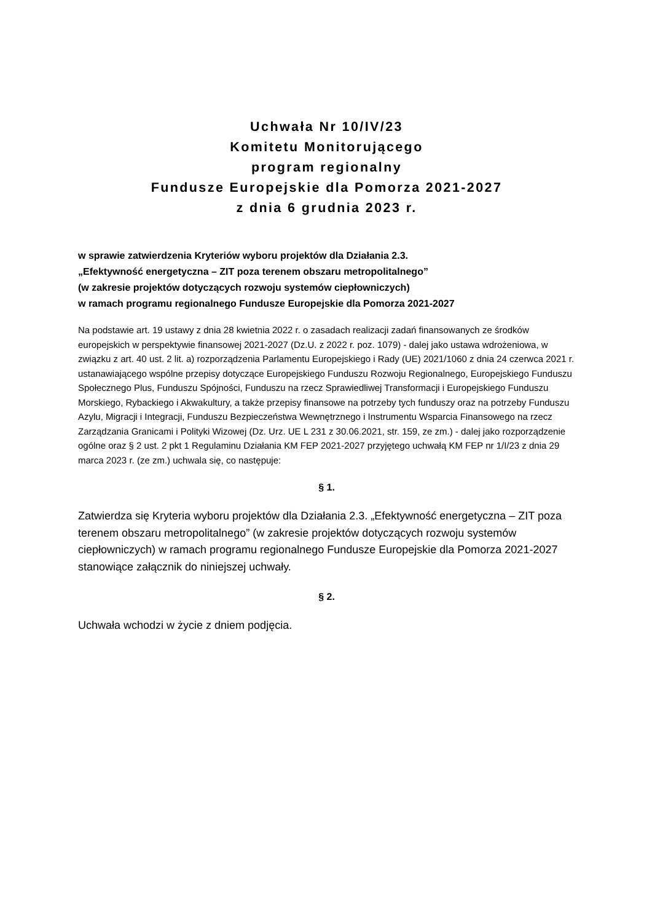Uchwała Nr 10/IV/23
Komitetu Monitorującego
program regionalny
Fundusze Europejskie dla Pomorza 2021-2027
z dnia 6 grudnia 2023 r.
w sprawie zatwierdzenia Kryteriów wyboru projektów dla Działania 2.3.
„Efektywność energetyczna – ZIT poza terenem obszaru metropolitalnego”
(w zakresie projektów dotyczących rozwoju systemów ciepłowniczych)
w ramach programu regionalnego Fundusze Europejskie dla Pomorza 2021-2027
Na podstawie art. 19 ustawy z dnia 28 kwietnia 2022 r. o zasadach realizacji zadań finansowanych ze środków europejskich w perspektywie finansowej 2021-2027 (Dz.U. z 2022 r. poz. 1079) - dalej jako ustawa wdrożeniowa, w związku z art. 40 ust. 2 lit. a) rozporządzenia Parlamentu Europejskiego i Rady (UE) 2021/1060 z dnia 24 czerwca 2021 r. ustanawiającego wspólne przepisy dotyczące Europejskiego Funduszu Rozwoju Regionalnego, Europejskiego Funduszu Społecznego Plus, Funduszu Spójności, Funduszu na rzecz Sprawiedliwej Transformacji i Europejskiego Funduszu Morskiego, Rybackiego i Akwakultury, a także przepisy finansowe na potrzeby tych funduszy oraz na potrzeby Funduszu Azylu, Migracji i Integracji, Funduszu Bezpieczeństwa Wewnętrznego i Instrumentu Wsparcia Finansowego na rzecz Zarządzania Granicami i Polityki Wizowej (Dz. Urz. UE L 231 z 30.06.2021, str. 159, ze zm.) - dalej jako rozporządzenie ogólne oraz § 2 ust. 2 pkt 1 Regulaminu Działania KM FEP 2021-2027 przyjętego uchwałą KM FEP nr 1/I/23 z dnia 29 marca 2023 r. (ze zm.) uchwala się, co następuje:
§ 1.
Zatwierdza się Kryteria wyboru projektów dla Działania 2.3. „Efektywność energetyczna – ZIT poza terenem obszaru metropolitalnego” (w zakresie projektów dotyczących rozwoju systemów ciepłowniczych) w ramach programu regionalnego Fundusze Europejskie dla Pomorza 2021-2027 stanowiące załącznik do niniejszej uchwały.
§ 2.
Uchwała wchodzi w życie z dniem podjęcia.